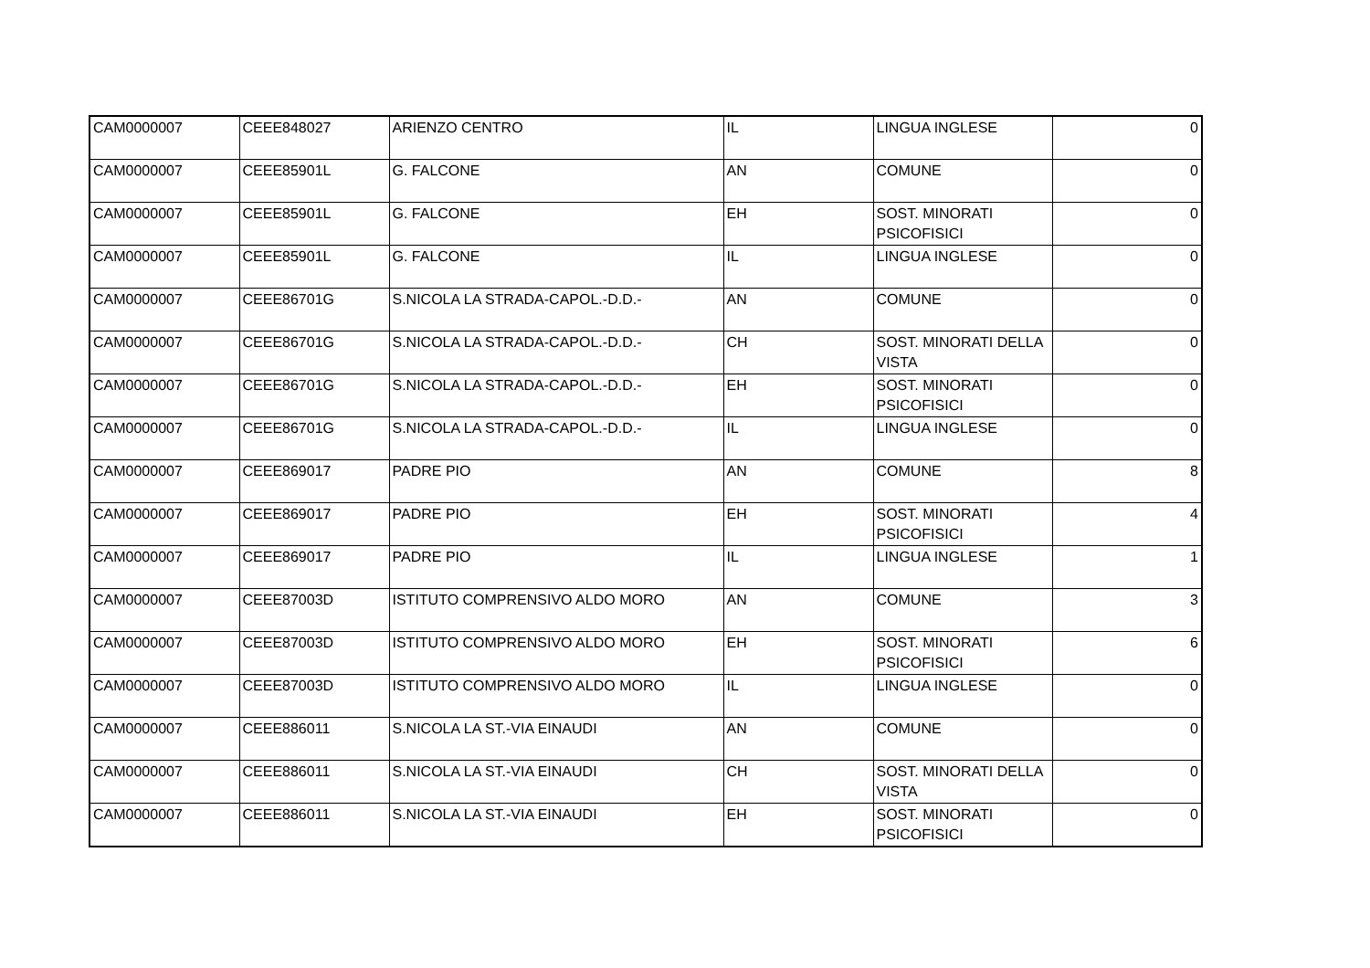| CAM0000007 | CEEE848027 | ARIENZO CENTRO | IL | LINGUA INGLESE | 0 |
| CAM0000007 | CEEE85901L | G. FALCONE | AN | COMUNE | 0 |
| CAM0000007 | CEEE85901L | G. FALCONE | EH | SOST. MINORATI PSICOFISICI | 0 |
| CAM0000007 | CEEE85901L | G. FALCONE | IL | LINGUA INGLESE | 0 |
| CAM0000007 | CEEE86701G | S.NICOLA LA STRADA-CAPOL.-D.D.- | AN | COMUNE | 0 |
| CAM0000007 | CEEE86701G | S.NICOLA LA STRADA-CAPOL.-D.D.- | CH | SOST. MINORATI DELLA VISTA | 0 |
| CAM0000007 | CEEE86701G | S.NICOLA LA STRADA-CAPOL.-D.D.- | EH | SOST. MINORATI PSICOFISICI | 0 |
| CAM0000007 | CEEE86701G | S.NICOLA LA STRADA-CAPOL.-D.D.- | IL | LINGUA INGLESE | 0 |
| CAM0000007 | CEEE869017 | PADRE PIO | AN | COMUNE | 8 |
| CAM0000007 | CEEE869017 | PADRE PIO | EH | SOST. MINORATI PSICOFISICI | 4 |
| CAM0000007 | CEEE869017 | PADRE PIO | IL | LINGUA INGLESE | 1 |
| CAM0000007 | CEEE87003D | ISTITUTO COMPRENSIVO ALDO MORO | AN | COMUNE | 3 |
| CAM0000007 | CEEE87003D | ISTITUTO COMPRENSIVO ALDO MORO | EH | SOST. MINORATI PSICOFISICI | 6 |
| CAM0000007 | CEEE87003D | ISTITUTO COMPRENSIVO ALDO MORO | IL | LINGUA INGLESE | 0 |
| CAM0000007 | CEEE886011 | S.NICOLA LA ST.-VIA EINAUDI | AN | COMUNE | 0 |
| CAM0000007 | CEEE886011 | S.NICOLA LA ST.-VIA EINAUDI | CH | SOST. MINORATI DELLA VISTA | 0 |
| CAM0000007 | CEEE886011 | S.NICOLA LA ST.-VIA EINAUDI | EH | SOST. MINORATI PSICOFISICI | 0 |